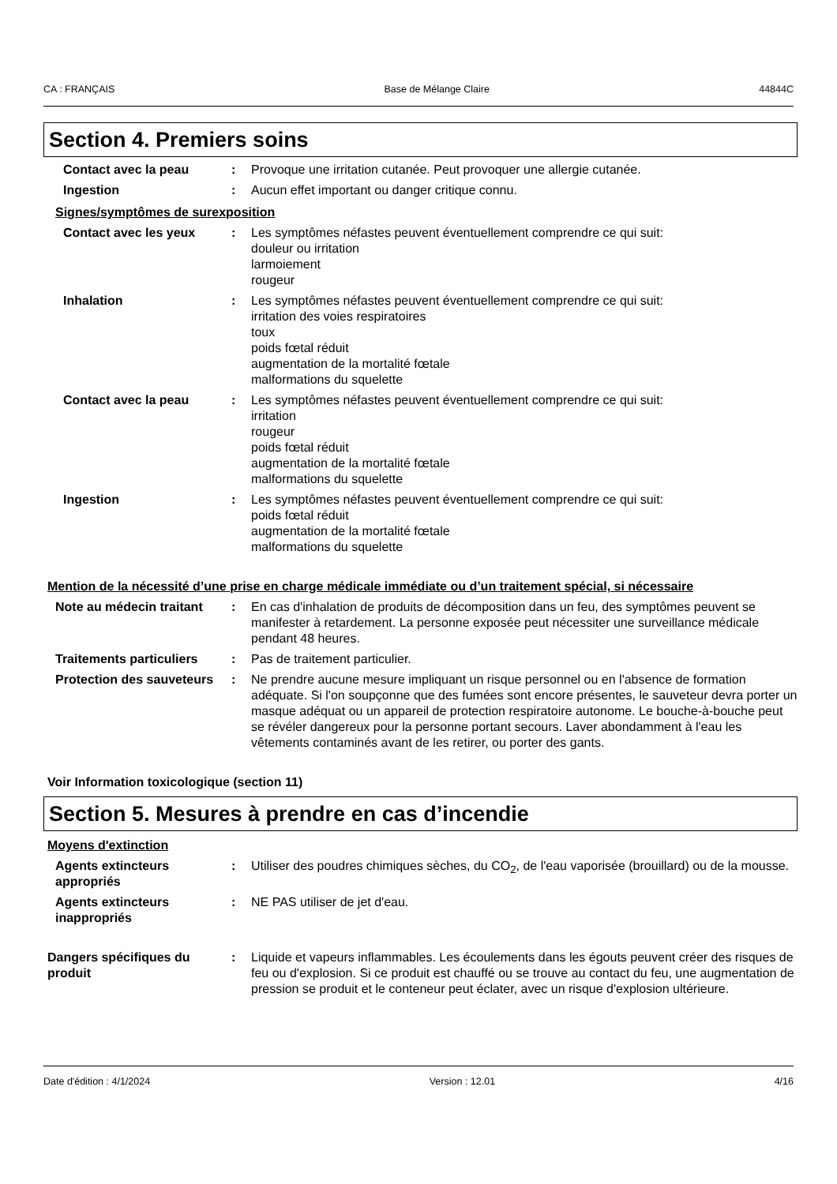CA : FRANÇAIS Base de Mélange Claire 44844C
Section 4. Premiers soins
Contact avec la peau : Provoque une irritation cutanée. Peut provoquer une allergie cutanée.
Ingestion : Aucun effet important ou danger critique connu.
Signes/symptômes de surexposition
Contact avec les yeux : Les symptômes néfastes peuvent éventuellement comprendre ce qui suit:
douleur ou irritation
larmoiement
rougeur
Inhalation : Les symptômes néfastes peuvent éventuellement comprendre ce qui suit:
irritation des voies respiratoires
toux
poids fœtal réduit
augmentation de la mortalité fœtale
malformations du squelette
Contact avec la peau : Les symptômes néfastes peuvent éventuellement comprendre ce qui suit:
irritation
rougeur
poids fœtal réduit
augmentation de la mortalité fœtale
malformations du squelette
Ingestion : Les symptômes néfastes peuvent éventuellement comprendre ce qui suit:
poids fœtal réduit
augmentation de la mortalité fœtale
malformations du squelette
Mention de la nécessité d’une prise en charge médicale immédiate ou d’un traitement spécial, si nécessaire
Note au médecin traitant : En cas d'inhalation de produits de décomposition dans un feu, des symptômes peuvent se manifester à retardement. La personne exposée peut nécessiter une surveillance médicale pendant 48 heures.
Traitements particuliers : Pas de traitement particulier.
Protection des sauveteurs
: Ne prendre aucune mesure impliquant un risque personnel ou en l'absence de formation adéquate. Si l'on soupçonne que des fumées sont encore présentes, le sauveteur devra porter un masque adéquat ou un appareil de protection respiratoire autonome. Le bouche-à-bouche peut se révéler dangereux pour la personne portant secours. Laver abondamment à l'eau les vêtements contaminés avant de les retirer, ou porter des gants.
Voir Information toxicologique (section 11)
Section 5. Mesures à prendre en cas d’incendie
Moyens d'extinction
Agents extincteurs appropriés
: Utiliser des poudres chimiques sèches, du CO<sub>2</sub>, de l'eau vaporisée (brouillard) ou de la mousse.
Agents extincteurs inappropriés
: NE PAS utiliser de jet d'eau.
Dangers spécifiques du produit
: Liquide et vapeurs inflammables. Les écoulements dans les égouts peuvent créer des risques de feu ou d'explosion. Si ce produit est chauffé ou se trouve au contact du feu, une augmentation de pression se produit et le conteneur peut éclater, avec un risque d'explosion ultérieure.
Date d'édition : 4/1/2024 Version : 12.01 4/16